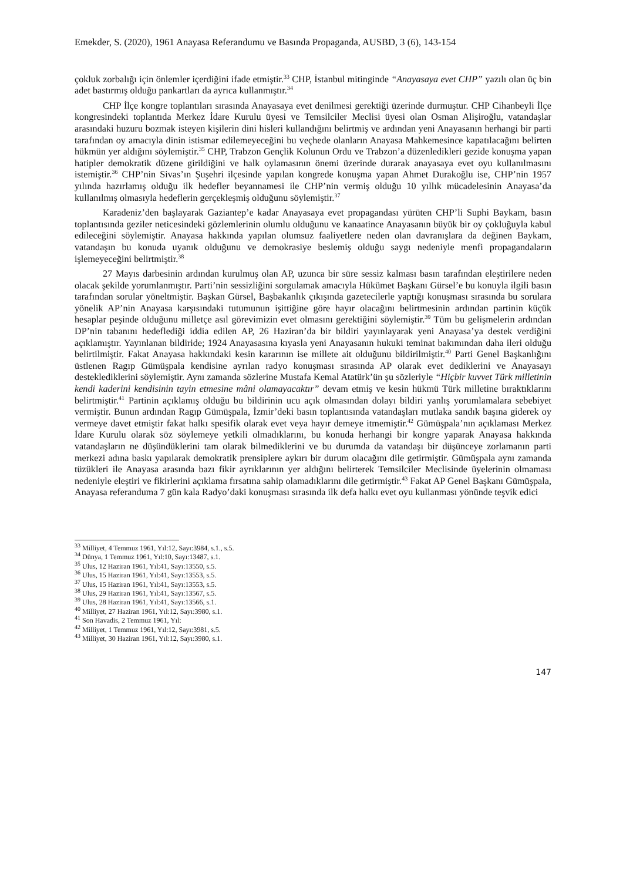Emekder, S. (2020), 1961 Anayasa Referandumu ve Basında Propaganda, AUSBD, 3 (6), 143-154
çokluk zorbalığı için önlemler içerdiğini ifade etmiştir.<sup>33</sup> CHP, İstanbul mitinginde “Anayasaya evet CHP” yazılı olan üç bin adet bastırmış olduğu pankartları da ayrıca kullanmıştır.<sup>34</sup>
CHP İlçe kongre toplantıları sırasında Anayasaya evet denilmesi gerektiği üzerinde durmuştur. CHP Cihanbeyli İlçe kongresindeki toplantıda Merkez İdare Kurulu üyesi ve Temsilciler Meclisi üyesi olan Osman Alişiroğlu, vatandaşlar arasındaki huzuru bozmak isteyen kişilerin dini hisleri kullandığını belirtmiş ve ardından yeni Anayasanın herhangi bir parti tarafından oy amacıyla dinin istismar edilemeyeceğini bu veçhede olanların Anayasa Mahkemesince kapatılacağını belirten hükmün yer aldığını söylemiştir.<sup>35</sup> CHP, Trabzon Gençlik Kolunun Ordu ve Trabzon’a düzenledikleri gezide konuşma yapan hatipler demokratik düzene girildiğini ve halk oylamasının önemi üzerinde durarak anayasaya evet oyu kullanılmasını istemiştir.<sup>36</sup> CHP’nin Sivas’ın Şuşehri ilçesinde yapılan kongrede konuşma yapan Ahmet Durakoğlu ise, CHP’nin 1957 yılında hazırlamış olduğu ilk hedefler beyannamesi ile CHP’nin vermiş olduğu 10 yıllık mücadelesinin Anayasa’da kullanılmış olmasıyla hedeflerin gerçekleşmiş olduğunu söylemiştir.<sup>37</sup>
Karadeniz’den başlayarak Gaziantep’e kadar Anayasaya evet propagandası yürüten CHP’li Suphi Baykam, basın toplantısında geziler neticesindeki gözlemlerinin olumlu olduğunu ve kanaatince Anayasanın büyük bir oy çokluğuyla kabul edileceğini söylemiştir. Anayasa hakkında yapılan olumsuz faaliyetlere neden olan davranışlara da değinen Baykam, vatandaşın bu konuda uyanık olduğunu ve demokrasiye beslemiş olduğu saygı nedeniyle menfi propagandaların işlemeyeceğini belirtmiştir.<sup>38</sup>
27 Mayıs darbesinin ardından kurulmuş olan AP, uzunca bir süre sessiz kalması basın tarafından eleştirilere neden olacak şekilde yorumlanmıştır. Parti’nin sessizliğini sorgulamak amacıyla Hükümet Başkanı Gürsel’e bu konuyla ilgili basın tarafından sorular yöneltmiştir. Başkan Gürsel, Başbakanlık çıkışında gazetecilerle yaptığı konuşması sırasında bu sorulara yönelik AP’nin Anayasa karşısındaki tutumunun işittiğine göre hayır olacağını belirtmesinin ardından partinin küçük hesaplar peşinde olduğunu milletçe asıl görevimizin evet olmasını gerektiğini söylemiştir.<sup>39</sup> Tüm bu gelişmelerin ardından DP’nin tabanını hedeflediği iddia edilen AP, 26 Haziran’da bir bildiri yayınlayarak yeni Anayasa’ya destek verdiğini açıklamıştır. Yayınlanan bildiride; 1924 Anayasasına kıyasla yeni Anayasanın hukuki teminat bakımından daha ileri olduğu belirtilmiştir. Fakat Anayasa hakkındaki kesin kararının ise millete ait olduğunu bildirilmiştir.<sup>40</sup> Parti Genel Başkanlığını üstlenen Ragıp Gümüşpala kendisine ayrılan radyo konuşması sırasında AP olarak evet dediklerini ve Anayasayı desteklediklerini söylemiştir. Aynı zamanda sözlerine Mustafa Kemal Atatürk’ün şu sözleriyle “Hiçbir kuvvet Türk milletinin kendi kaderini kendisinin tayin etmesine mâni olamayacaktır” devam etmiş ve kesin hükmü Türk milletine bıraktıklarını belirtmiştir.<sup>41</sup> Partinin açıklamış olduğu bu bildirinin ucu açık olmasından dolayı bildiri yanlış yorumlamalara sebebiyet vermiştir. Bunun ardından Ragıp Gümüşpala, İzmir’deki basın toplantısında vatandaşları mutlaka sandık başına giderek oy vermeye davet etmiştir fakat halkı spesifik olarak evet veya hayır demeye itmemiştir.<sup>42</sup> Gümüşpala’nın açıklaması Merkez İdare Kurulu olarak söz söylemeye yetkili olmadıklarını, bu konuda herhangi bir kongre yaparak Anayasa hakkında vatandaşların ne düşündüklerini tam olarak bilmediklerini ve bu durumda da vatandaşı bir düşünceye zorlamanın parti merkezi adına baskı yapılarak demokratik prensiplere aykırı bir durum olacağını dile getirmiştir. Gümüşpala aynı zamanda tüzükleri ile Anayasa arasında bazı fikir ayrıklarının yer aldığını belirterek Temsilciler Meclisinde üyelerinin olmaması nedeniyle eleştiri ve fikirlerini açıklama fırsatına sahip olamadıklarını dile getirmiştir.<sup>43</sup> Fakat AP Genel Başkanı Gümüşpala, Anayasa referanduma 7 gün kala Radyo’daki konuşması sırasında ilk defa halkı evet oyu kullanması yönünde teşvik edici
<sup>33</sup> Milliyet, 4 Temmuz 1961, Yıl:12, Sayı:3984, s.1., s.5.
<sup>34</sup> Dünya, 1 Temmuz 1961, Yıl:10, Sayı:13487, s.1.
<sup>35</sup> Ulus, 12 Haziran 1961, Yıl:41, Sayı:13550, s.5.
<sup>36</sup> Ulus, 15 Haziran 1961, Yıl:41, Sayı:13553, s.5.
<sup>37</sup> Ulus, 15 Haziran 1961, Yıl:41, Sayı:13553, s.5.
<sup>38</sup> Ulus, 29 Haziran 1961, Yıl:41, Sayı:13567, s.5.
<sup>39</sup> Ulus, 28 Haziran 1961, Yıl:41, Sayı:13566, s.1.
<sup>40</sup> Milliyet, 27 Haziran 1961, Yıl:12, Sayı:3980, s.1.
<sup>41</sup> Son Havadis, 2 Temmuz 1961, Yıl:
<sup>42</sup> Milliyet, 1 Temmuz 1961, Yıl:12, Sayı:3981, s.5.
<sup>43</sup> Milliyet, 30 Haziran 1961, Yıl:12, Sayı:3980, s.1.
147